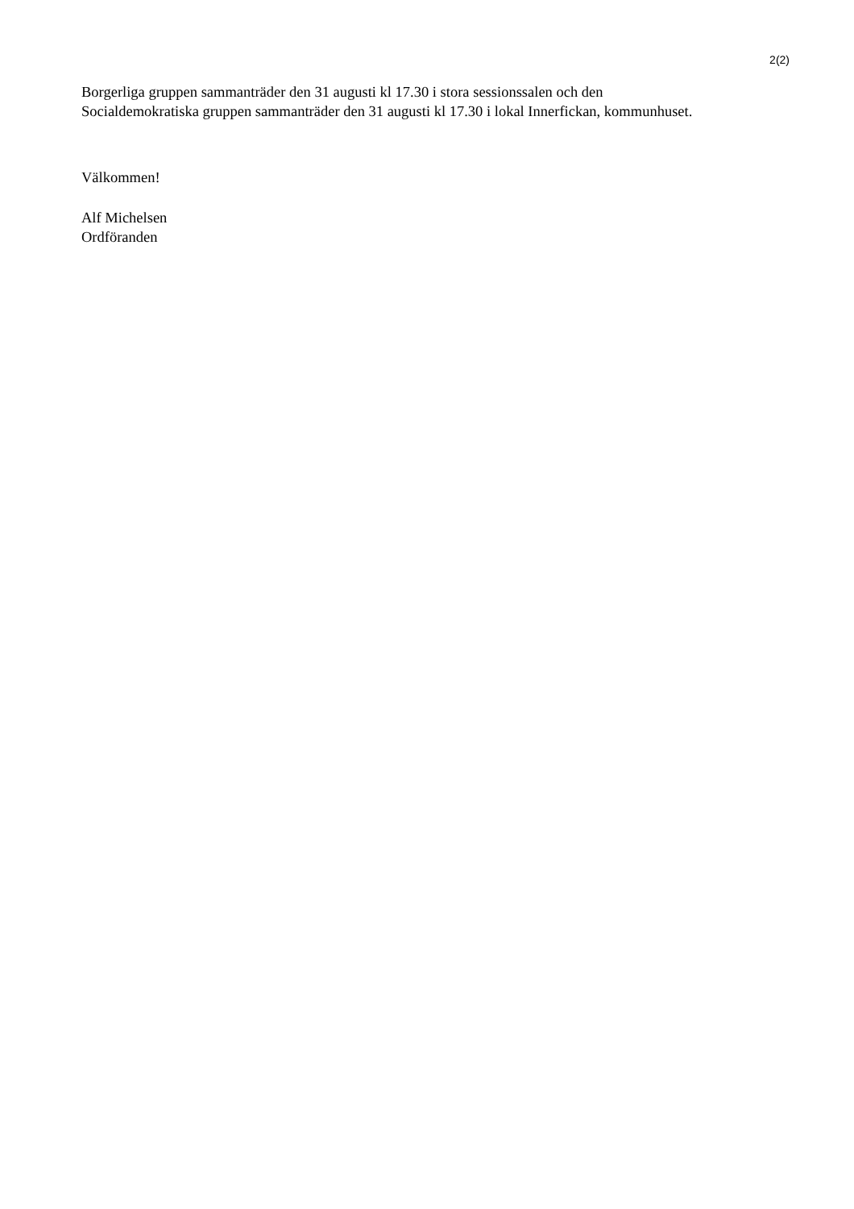2(2)
Borgerliga gruppen sammanträder den 31 augusti kl 17.30 i stora sessionssalen och den Socialdemokratiska gruppen sammanträder den 31 augusti kl 17.30 i lokal Innerfickan, kommunhuset.
Välkommen!
Alf Michelsen
Ordföranden